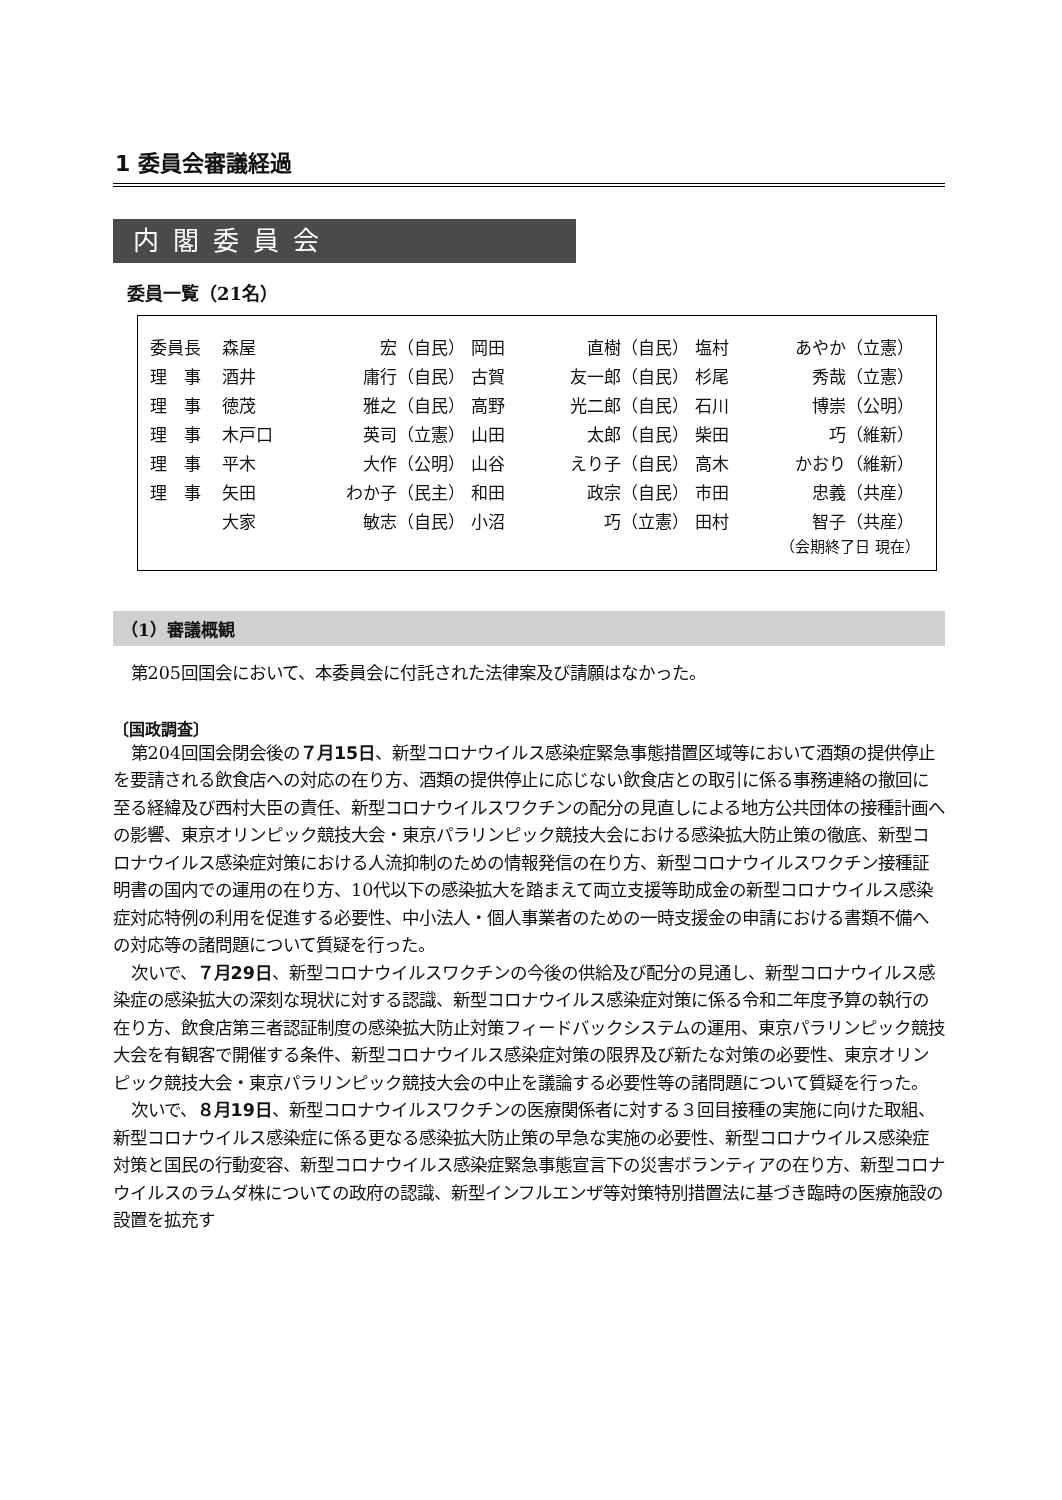1 委員会審議経過
内閣委員会
委員一覧（21名）
| 委員長 | 森屋 | 宏（自民） | 岡田 | 直樹（自民） | 塩村 | あやか（立憲） |
| 理 事 | 酒井 | 庸行（自民） | 古賀 | 友一郎（自民） | 杉尾 | 秀哉（立憲） |
| 理 事 | 徳茂 | 雅之（自民） | 高野 | 光二郎（自民） | 石川 | 博崇（公明） |
| 理 事 | 木戸口 | 英司（立憲） | 山田 | 太郎（自民） | 柴田 | 巧（維新） |
| 理 事 | 平木 | 大作（公明） | 山谷 | えり子（自民） | 高木 | かおり（維新） |
| 理 事 | 矢田 | わか子（民主） | 和田 | 政宗（自民） | 市田 | 忠義（共産） |
| | 大家 | 敏志（自民） | 小沼 | 巧（立憲） | 田村 | 智子（共産） |
（会期終了日 現在）
（1）審議概観
第205回国会において、本委員会に付託された法律案及び請願はなかった。
〔国政調査〕
第204回国会閉会後の７月15日、新型コロナウイルス感染症緊急事態措置区域等において酒類の提供停止を要請される飲食店への対応の在り方、酒類の提供停止に応じない飲食店との取引に係る事務連絡の撤回に至る経緯及び西村大臣の責任、新型コロナウイルスワクチンの配分の見直しによる地方公共団体の接種計画への影響、東京オリンピック競技大会・東京パラリンピック競技大会における感染拡大防止策の徹底、新型コロナウイルス感染症対策における人流抑制のための情報発信の在り方、新型コロナウイルスワクチン接種証明書の国内での運用の在り方、10代以下の感染拡大を踏まえて両立支援等助成金の新型コロナウイルス感染症対応特例の利用を促進する必要性、中小法人・個人事業者のための一時支援金の申請における書類不備への対応等の諸問題について質疑を行った。
次いで、７月29日、新型コロナウイルスワクチンの今後の供給及び配分の見通し、新型コロナウイルス感染症の感染拡大の深刻な現状に対する認識、新型コロナウイルス感染症対策に係る令和二年度予算の執行の在り方、飲食店第三者認証制度の感染拡大防止対策フィードバックシステムの運用、東京パラリンピック競技大会を有観客で開催する条件、新型コロナウイルス感染症対策の限界及び新たな対策の必要性、東京オリンピック競技大会・東京パラリンピック競技大会の中止を議論する必要性等の諸問題について質疑を行った。
次いで、８月19日、新型コロナウイルスワクチンの医療関係者に対する３回目接種の実施に向けた取組、新型コロナウイルス感染症に係る更なる感染拡大防止策の早急な実施の必要性、新型コロナウイルス感染症対策と国民の行動変容、新型コロナウイルス感染症緊急事態宣言下の災害ボランティアの在り方、新型コロナウイルスのラムダ株についての政府の認識、新型インフルエンザ等対策特別措置法に基づき臨時の医療施設の設置を拡充す